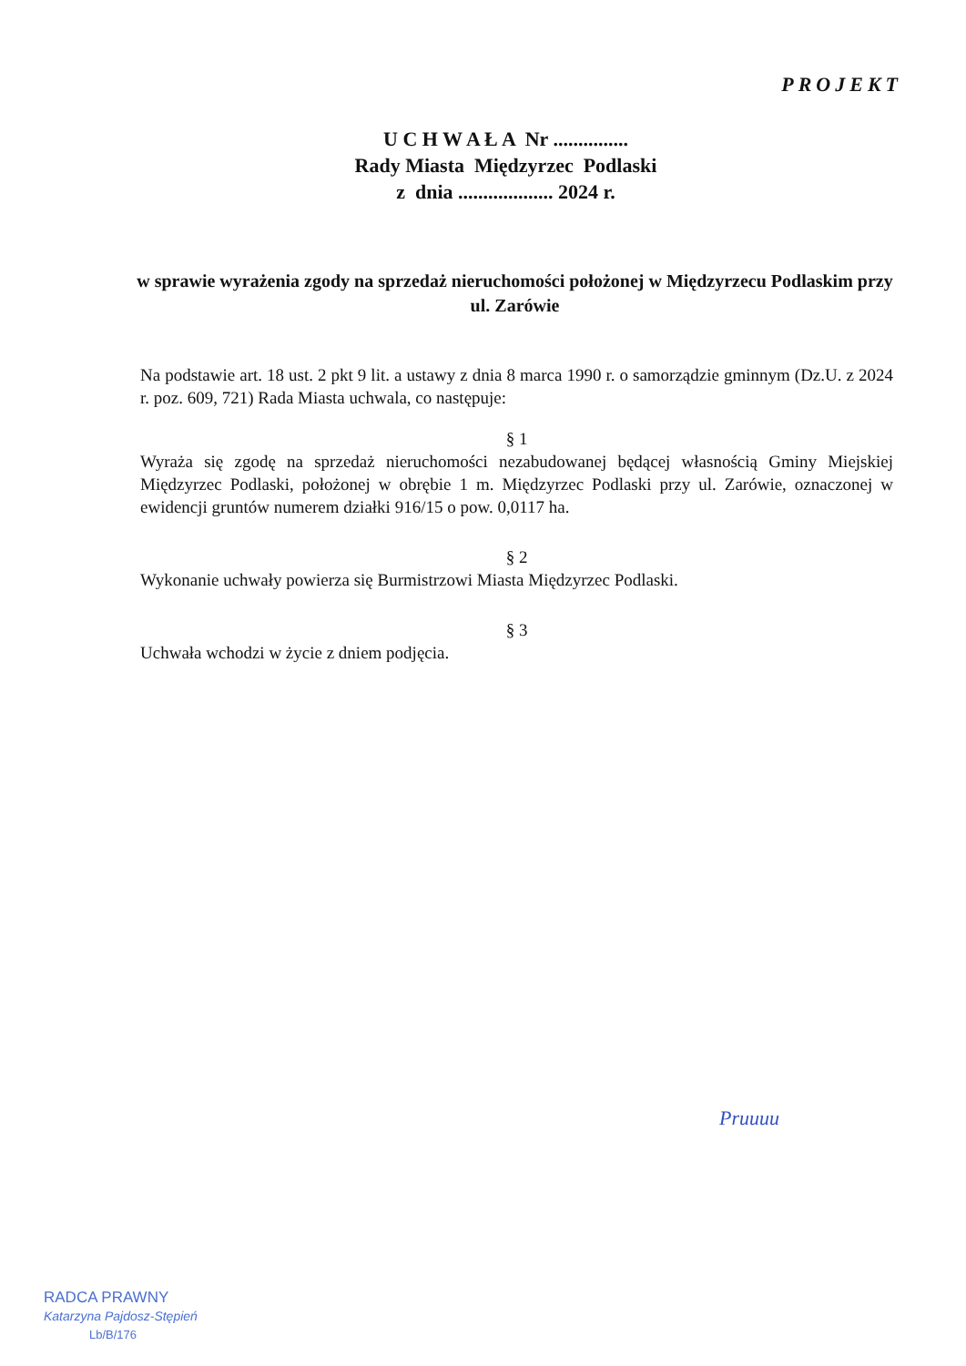PROJEKT
U C H W A Ł A Nr ...............
Rady Miasta Międzyrzec Podlaski
z dnia ................... 2024 r.
w sprawie wyrażenia zgody na sprzedaż nieruchomości położonej w Międzyrzecu Podlaskim przy ul. Zarówie
Na podstawie art. 18 ust. 2 pkt 9 lit. a ustawy z dnia 8 marca 1990 r. o samorządzie gminnym (Dz.U. z 2024 r. poz. 609, 721) Rada Miasta uchwala, co następuje:
§ 1
Wyraża się zgodę na sprzedaż nieruchomości nezabudowanej będącej własnością Gminy Miejskiej Międzyrzec Podlaski, położonej w obrębie 1 m. Międzyrzec Podlaski przy ul. Zarówie, oznaczonej w ewidencji gruntów numerem działki 916/15 o pow. 0,0117 ha.
§ 2
Wykonanie uchwały powierza się Burmistrzowi Miasta Międzyrzec Podlaski.
§ 3
Uchwała wchodzi w życie z dniem podjęcia.
Pruuuu
RADCA PRAWNY
Katarzyna Pajdosz-Stępień
Lb/B/176